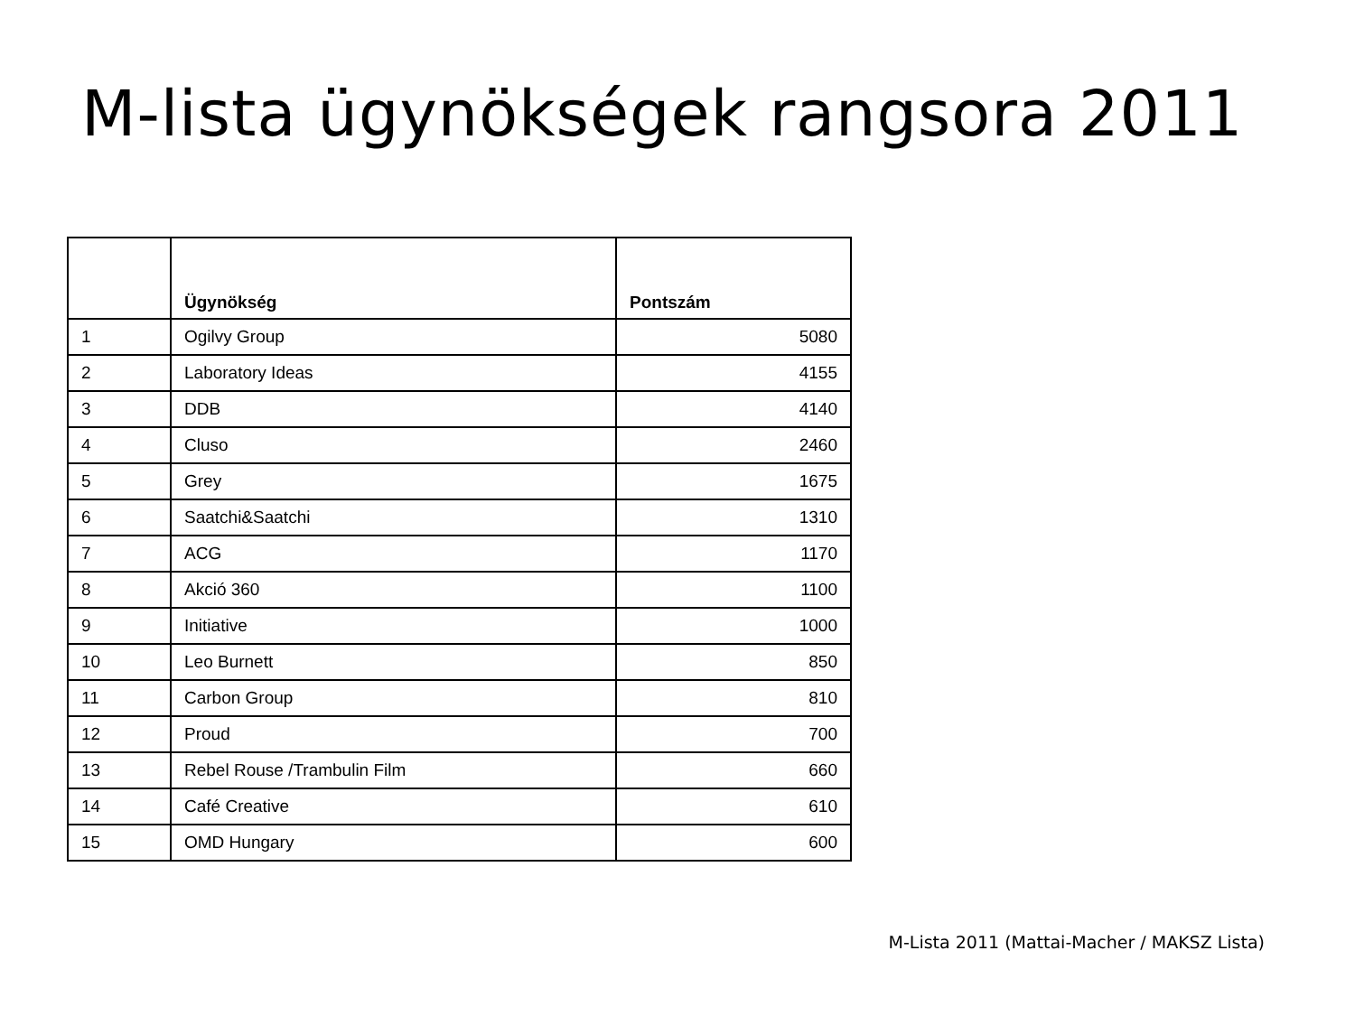M-lista ügynökségek rangsora 2011
| | Ügynökség | Pontszám |
| --- | --- | --- |
| 1 | Ogilvy Group | 5080 |
| 2 | Laboratory Ideas | 4155 |
| 3 | DDB | 4140 |
| 4 | Cluso | 2460 |
| 5 | Grey | 1675 |
| 6 | Saatchi&Saatchi | 1310 |
| 7 | ACG | 1170 |
| 8 | Akció 360 | 1100 |
| 9 | Initiative | 1000 |
| 10 | Leo Burnett | 850 |
| 11 | Carbon Group | 810 |
| 12 | Proud | 700 |
| 13 | Rebel Rouse /Trambulin Film | 660 |
| 14 | Café Creative | 610 |
| 15 | OMD Hungary | 600 |
M-Lista 2011 (Mattai-Macher / MAKSZ Lista)